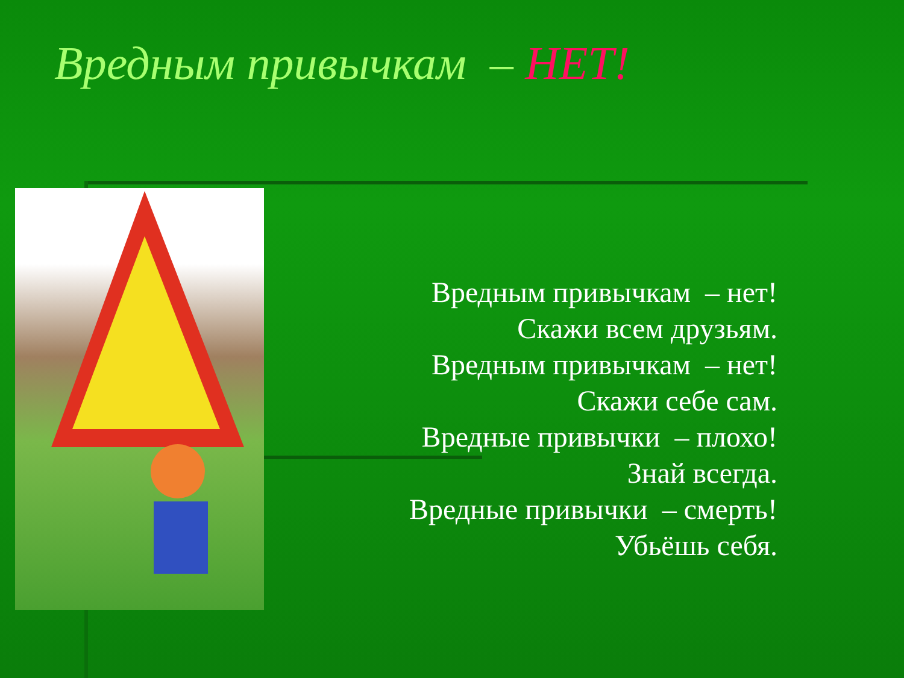Вредным привычкам – НЕТ!
Вредным привычкам – нет!
Скажи всем друзьям.
Вредным привычкам – нет!
Скажи себе сам.
Вредные привычки – плохо!
Знай всегда.
Вредные привычки – смерть!
Убьёшь себя.